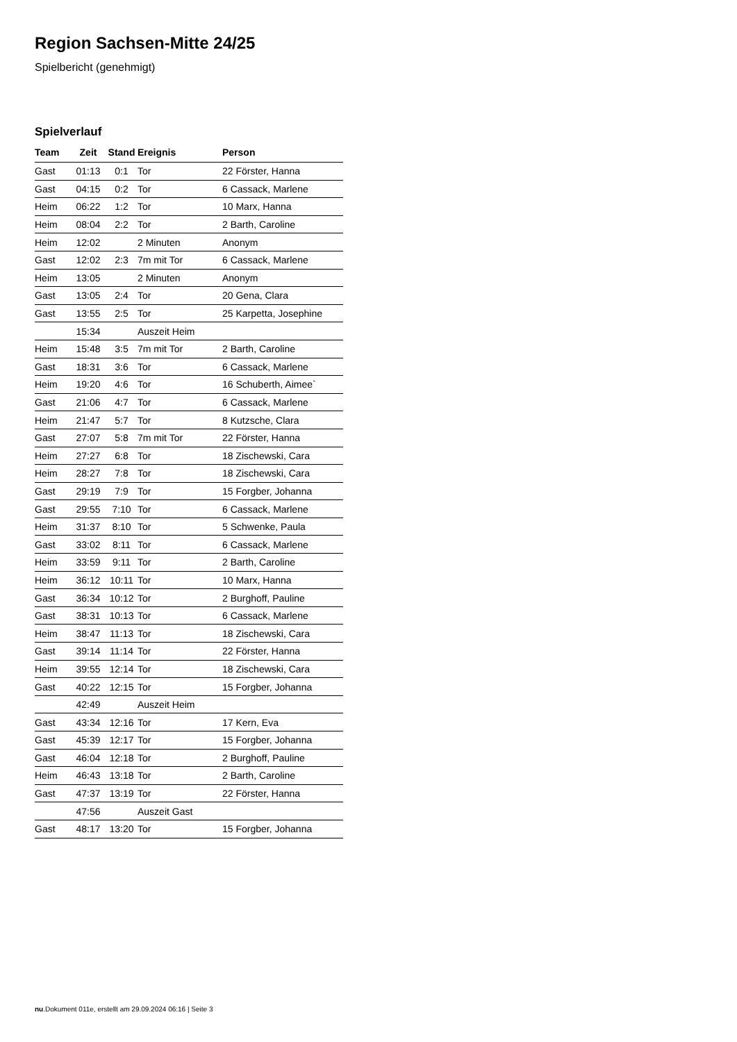Region Sachsen-Mitte 24/25
Spielbericht (genehmigt)
Spielverlauf
| Team | Zeit | Stand | Ereignis | Person |
| --- | --- | --- | --- | --- |
| Gast | 01:13 | 0:1 | Tor | 22 Förster, Hanna |
| Gast | 04:15 | 0:2 | Tor | 6 Cassack, Marlene |
| Heim | 06:22 | 1:2 | Tor | 10 Marx, Hanna |
| Heim | 08:04 | 2:2 | Tor | 2 Barth, Caroline |
| Heim | 12:02 | | 2 Minuten | Anonym |
| Gast | 12:02 | 2:3 | 7m mit Tor | 6 Cassack, Marlene |
| Heim | 13:05 | | 2 Minuten | Anonym |
| Gast | 13:05 | 2:4 | Tor | 20 Gena, Clara |
| Gast | 13:55 | 2:5 | Tor | 25 Karpetta, Josephine |
| | 15:34 | | Auszeit Heim | |
| Heim | 15:48 | 3:5 | 7m mit Tor | 2 Barth, Caroline |
| Gast | 18:31 | 3:6 | Tor | 6 Cassack, Marlene |
| Heim | 19:20 | 4:6 | Tor | 16 Schuberth, Aimee` |
| Gast | 21:06 | 4:7 | Tor | 6 Cassack, Marlene |
| Heim | 21:47 | 5:7 | Tor | 8 Kutzsche, Clara |
| Gast | 27:07 | 5:8 | 7m mit Tor | 22 Förster, Hanna |
| Heim | 27:27 | 6:8 | Tor | 18 Zischewski, Cara |
| Heim | 28:27 | 7:8 | Tor | 18 Zischewski, Cara |
| Gast | 29:19 | 7:9 | Tor | 15 Forgber, Johanna |
| Gast | 29:55 | 7:10 | Tor | 6 Cassack, Marlene |
| Heim | 31:37 | 8:10 | Tor | 5 Schwenke, Paula |
| Gast | 33:02 | 8:11 | Tor | 6 Cassack, Marlene |
| Heim | 33:59 | 9:11 | Tor | 2 Barth, Caroline |
| Heim | 36:12 | 10:11 | Tor | 10 Marx, Hanna |
| Gast | 36:34 | 10:12 | Tor | 2 Burghoff, Pauline |
| Gast | 38:31 | 10:13 | Tor | 6 Cassack, Marlene |
| Heim | 38:47 | 11:13 | Tor | 18 Zischewski, Cara |
| Gast | 39:14 | 11:14 | Tor | 22 Förster, Hanna |
| Heim | 39:55 | 12:14 | Tor | 18 Zischewski, Cara |
| Gast | 40:22 | 12:15 | Tor | 15 Forgber, Johanna |
| | 42:49 | | Auszeit Heim | |
| Gast | 43:34 | 12:16 | Tor | 17 Kern, Eva |
| Gast | 45:39 | 12:17 | Tor | 15 Forgber, Johanna |
| Gast | 46:04 | 12:18 | Tor | 2 Burghoff, Pauline |
| Heim | 46:43 | 13:18 | Tor | 2 Barth, Caroline |
| Gast | 47:37 | 13:19 | Tor | 22 Förster, Hanna |
| | 47:56 | | Auszeit Gast | |
| Gast | 48:17 | 13:20 | Tor | 15 Forgber, Johanna |
nu.Dokument 011e, erstellt am 29.09.2024 06:16 | Seite 3